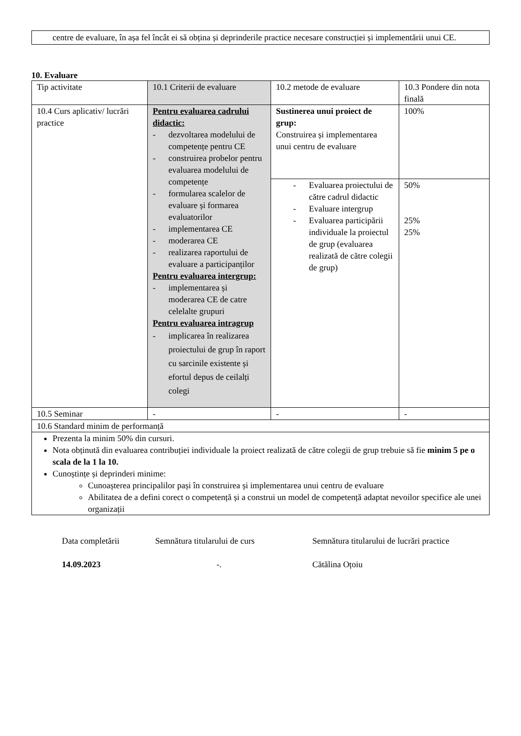centre de evaluare, în așa fel încât ei să obțina și deprinderile practice necesare construcției și implementării unui CE.
10. Evaluare
| Tip activitate | 10.1 Criterii de evaluare | 10.2 metode de evaluare | 10.3 Pondere din nota finală |
| 10.4 Curs aplicativ/ lucrări practice | Pentru evaluarea cadrului didactic: - dezvoltarea modelului de competențe pentru CE - construirea probelor pentru evaluarea modelului de competențe - formularea scalelor de evaluare și formarea evaluatorilor - implementarea CE - moderarea CE - realizarea raportului de evaluare a participanților Pentru evaluarea intergrup: - implementarea și moderarea CE de catre celelalte grupuri Pentru evaluarea intragrup - implicarea în realizarea proiectului de grup în raport cu sarcinile existente și efortul depus de ceilalți colegi | Sustinerea unui proiect de grup: Construirea și implementarea unui centru de evaluare | 100% |
| | | - Evaluarea proiectului de către cadrul didactic - Evaluare intergrup - Evaluarea participării individuale la proiectul de grup (evaluarea realizată de către colegii de grup) | 50% 25% 25% |
| 10.5 Seminar | - | - | - |
| 10.6 Standard minim de performanță | | | |
| Prezenta la minim 50% din cursuri. Nota obținută din evaluarea contribuției individuale la proiect realizată de către colegii de grup trebuie să fie minim 5 pe o scala de la 1 la 10. Cunoștințe și deprinderi minime: Cunoașterea principalilor pași în construirea și implementarea unui centru de evaluare Abilitatea de a defini corect o competență și a construi un model de competență adaptat nevoilor specifice ale unei organizații | | | |
Data completării
14.09.2023
Semnătura titularului de curs
-.
Semnătura titularului de lucrări practice
Cătălina Oțoiu